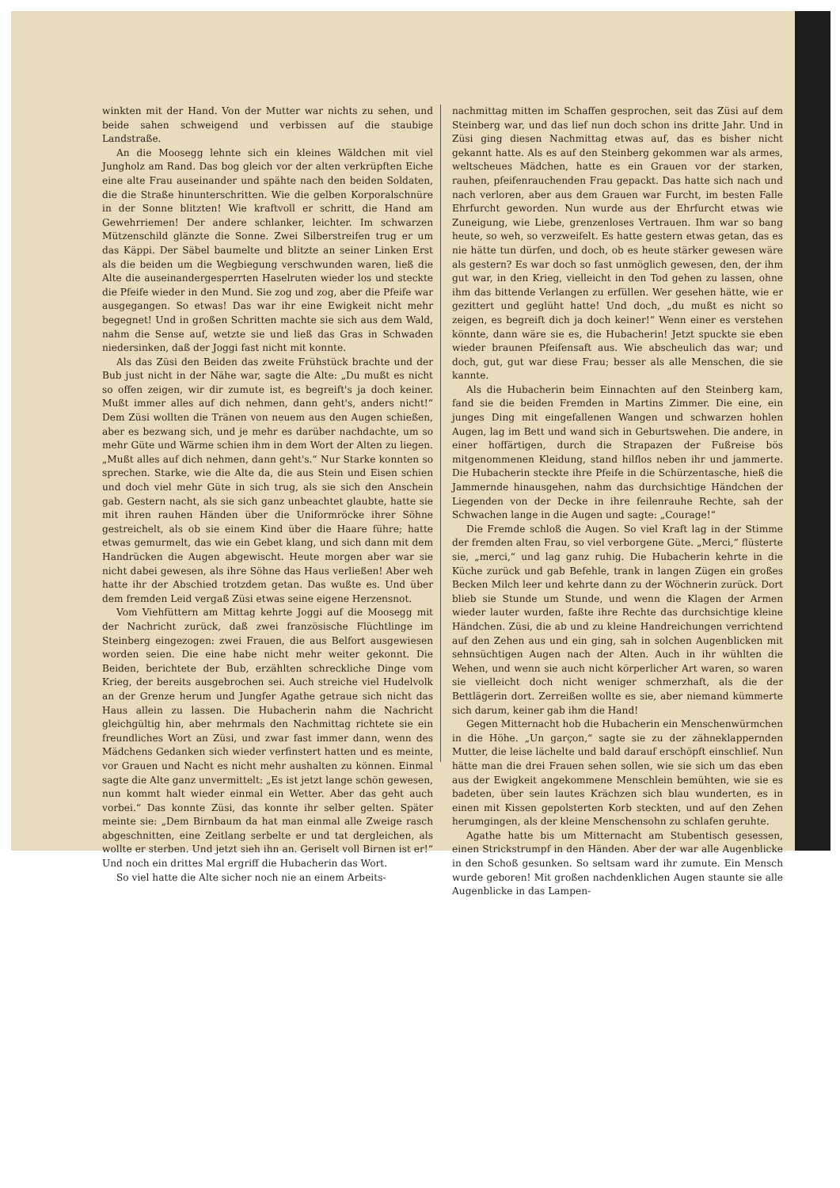winkten mit der Hand. Von der Mutter war nichts zu sehen, und beide sahen schweigend und verbissen auf die staubige Landstraße.
An die Moosegg lehnte sich ein kleines Wäldchen mit viel Jungholz am Rand. Das bog gleich vor der alten verkrüpften Eiche eine alte Frau auseinander und spähte nach den beiden Soldaten, die die Straße hinunterschritten. Wie die gelben Korporalschnüre in der Sonne blitzten! Wie kraftvoll er schritt, die Hand am Gewehrriemen! Der andere schlanker, leichter. Im schwarzen Mützenschild glänzte die Sonne. Zwei Silberstreifen trug er um das Käppi. Der Säbel baumelte und blitzte an seiner Linken Erst als die beiden um die Wegbiegung verschwunden waren, ließ die Alte die auseinandergesperrten Haselruten wieder los und steckte die Pfeife wieder in den Mund. Sie zog und zog, aber die Pfeife war ausgegangen. So etwas! Das war ihr eine Ewigkeit nicht mehr begegnet! Und in großen Schritten machte sie sich aus dem Wald, nahm die Sense auf, wetzte sie und ließ das Gras in Schwaden niedersinken, daß der Joggi fast nicht mit konnte.
Als das Züsi den Beiden das zweite Frühstück brachte und der Bub just nicht in der Nähe war, sagte die Alte: „Du mußt es nicht so offen zeigen, wir dir zumute ist, es begreift's ja doch keiner. Mußt immer alles auf dich nehmen, dann geht's, anders nicht!“ Dem Züsi wollten die Tränen von neuem aus den Augen schießen, aber es bezwang sich, und je mehr es darüber nachdachte, um so mehr Güte und Wärme schien ihm in dem Wort der Alten zu liegen. „Mußt alles auf dich nehmen, dann geht's.“ Nur Starke konnten so sprechen. Starke, wie die Alte da, die aus Stein und Eisen schien und doch viel mehr Güte in sich trug, als sie sich den Anschein gab. Gestern nacht, als sie sich ganz unbeachtet glaubte, hatte sie mit ihren rauhen Händen über die Uniformröcke ihrer Söhne gestreichelt, als ob sie einem Kind über die Haare führe; hatte etwas gemurmelt, das wie ein Gebet klang, und sich dann mit dem Handrücken die Augen abgewischt. Heute morgen aber war sie nicht dabei gewesen, als ihre Söhne das Haus verließen! Aber weh hatte ihr der Abschied trotzdem getan. Das wußte es. Und über dem fremden Leid vergaß Züsi etwas seine eigene Herzensnot.
Vom Viehfüttern am Mittag kehrte Joggi auf die Moosegg mit der Nachricht zurück, daß zwei französische Flüchtlinge im Steinberg eingezogen: zwei Frauen, die aus Belfort ausgewiesen worden seien. Die eine habe nicht mehr weiter gekonnt. Die Beiden, berichtete der Bub, erzählten schreckliche Dinge vom Krieg, der bereits ausgebrochen sei. Auch streiche viel Hudelvolk an der Grenze herum und Jungfer Agathe getraue sich nicht das Haus allein zu lassen. Die Hubacherin nahm die Nachricht gleichgültig hin, aber mehrmals den Nachmittag richtete sie ein freundliches Wort an Züsi, und zwar fast immer dann, wenn des Mädchens Gedanken sich wieder verfinstert hatten und es meinte, vor Grauen und Nacht es nicht mehr aushalten zu können. Einmal sagte die Alte ganz unvermittelt: „Es ist jetzt lange schön gewesen, nun kommt halt wieder einmal ein Wetter. Aber das geht auch vorbei.“ Das konnte Züsi, das konnte ihr selber gelten. Später meinte sie: „Dem Birnbaum da hat man einmal alle Zweige rasch abgeschnitten, eine Zeitlang serbelte er und tat dergleichen, als wollte er sterben. Und jetzt sieh ihn an. Geriselt voll Birnen ist er!“ Und noch ein drittes Mal ergriff die Hubacherin das Wort.
So viel hatte die Alte sicher noch nie an einem Arbeits-
nachmittag mitten im Schaffen gesprochen, seit das Züsi auf dem Steinberg war, und das lief nun doch schon ins dritte Jahr. Und in Züsi ging diesen Nachmittag etwas auf, das es bisher nicht gekannt hatte. Als es auf den Steinberg gekommen war als armes, weltscheues Mädchen, hatte es ein Grauen vor der starken, rauhen, pfeifenrauchenden Frau gepackt. Das hatte sich nach und nach verloren, aber aus dem Grauen war Furcht, im besten Falle Ehrfurcht geworden. Nun wurde aus der Ehrfurcht etwas wie Zuneigung, wie Liebe, grenzenloses Vertrauen. Ihm war so bang heute, so weh, so verzweifelt. Es hatte gestern etwas getan, das es nie hätte tun dürfen, und doch, ob es heute stärker gewesen wäre als gestern? Es war doch so fast unmöglich gewesen, den, der ihm gut war, in den Krieg, vielleicht in den Tod gehen zu lassen, ohne ihm das bittende Verlangen zu erfüllen. Wer gesehen hätte, wie er gezittert und geglüht hatte! Und doch, „du mußt es nicht so zeigen, es begreift dich ja doch keiner!“ Wenn einer es verstehen könnte, dann wäre sie es, die Hubacherin! Jetzt spuckte sie eben wieder braunen Pfeifensaft aus. Wie abscheulich das war; und doch, gut, gut war diese Frau; besser als alle Menschen, die sie kannte.
Als die Hubacherin beim Einnachten auf den Steinberg kam, fand sie die beiden Fremden in Martins Zimmer. Die eine, ein junges Ding mit eingefallenen Wangen und schwarzen hohlen Augen, lag im Bett und wand sich in Geburtswehen. Die andere, in einer hoffärtigen, durch die Strapazen der Fußreise bös mitgenommenen Kleidung, stand hilflos neben ihr und jammerte. Die Hubacherin steckte ihre Pfeife in die Schürzentasche, hieß die Jammernde hinausgehen, nahm das durchsichtige Händchen der Liegenden von der Decke in ihre feilenrauhe Rechte, sah der Schwachen lange in die Augen und sagte: „Courage!“
Die Fremde schloß die Augen. So viel Kraft lag in der Stimme der fremden alten Frau, so viel verborgene Güte. „Merci,“ flüsterte sie, „merci,“ und lag ganz ruhig. Die Hubacherin kehrte in die Küche zurück und gab Befehle, trank in langen Zügen ein großes Becken Milch leer und kehrte dann zu der Wöchnerin zurück. Dort blieb sie Stunde um Stunde, und wenn die Klagen der Armen wieder lauter wurden, faßte ihre Rechte das durchsichtige kleine Händchen. Züsi, die ab und zu kleine Handreichungen verrichtend auf den Zehen aus und ein ging, sah in solchen Augenblicken mit sehnsüchtigen Augen nach der Alten. Auch in ihr wühlten die Wehen, und wenn sie auch nicht körperlicher Art waren, so waren sie vielleicht doch nicht weniger schmerzhaft, als die der Bettlägerin dort. Zerreißen wollte es sie, aber niemand kümmerte sich darum, keiner gab ihm die Hand!
Gegen Mitternacht hob die Hubacherin ein Menschenwürmchen in die Höhe. „Un garçon,“ sagte sie zu der zähneklappernden Mutter, die leise lächelte und bald darauf erschöpft einschlief. Nun hätte man die drei Frauen sehen sollen, wie sie sich um das eben aus der Ewigkeit angekommene Menschlein bemühten, wie sie es badeten, über sein lautes Krächzen sich blau wunderten, es in einen mit Kissen gepolsterten Korb steckten, und auf den Zehen herumgingen, als der kleine Menschensohn zu schlafen geruhte.
Agathe hatte bis um Mitternacht am Stubentisch gesessen, einen Strickstrumpf in den Händen. Aber der war alle Augenblicke in den Schoß gesunken. So seltsam ward ihr zumute. Ein Mensch wurde geboren! Mit großen nachdenklichen Augen staunte sie alle Augenblicke in das Lampen-